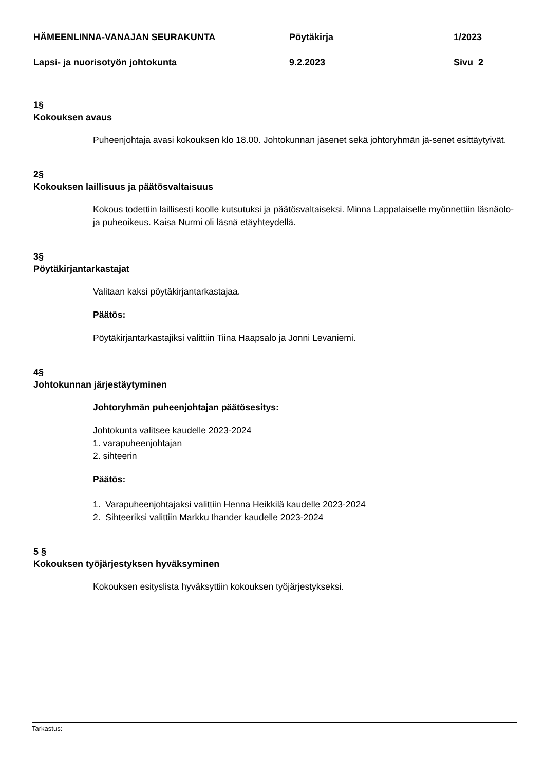HÄMEENLINNA-VANAJAN SEURAKUNTA Pöytäkirja 1/2023
Lapsi- ja nuorisotyön johtokunta 9.2.2023 Sivu 2
1§
Kokouksen avaus
Puheenjohtaja avasi kokouksen klo 18.00. Johtokunnan jäsenet sekä johtoryhmän jä-senet esittäytyivät.
2§
Kokouksen laillisuus ja päätösvaltaisuus
Kokous todettiin laillisesti koolle kutsutuksi ja päätösvaltaiseksi. Minna Lappalaiselle myönnettiin läsnäolo- ja puheoikeus. Kaisa Nurmi oli läsnä etäyhteydellä.
3§
Pöytäkirjantarkastajat
Valitaan kaksi pöytäkirjantarkastajaa.
Päätös:
Pöytäkirjantarkastajiksi valittiin Tiina Haapsalo ja Jonni Levaniemi.
4§
Johtokunnan järjestäytyminen
Johtoryhmän puheenjohtajan päätösesitys:
Johtokunta valitsee kaudelle 2023-2024
1. varapuheenjohtajan
2. sihteerin
Päätös:
1. Varapuheenjohtajaksi valittiin Henna Heikkilä kaudelle 2023-2024
2. Sihteeriksi valittiin Markku Ihander kaudelle 2023-2024
5 §
Kokouksen työjärjestyksen hyväksyminen
Kokouksen esityslista hyväksyttiin kokouksen työjärjestykseksi.
Tarkastus: